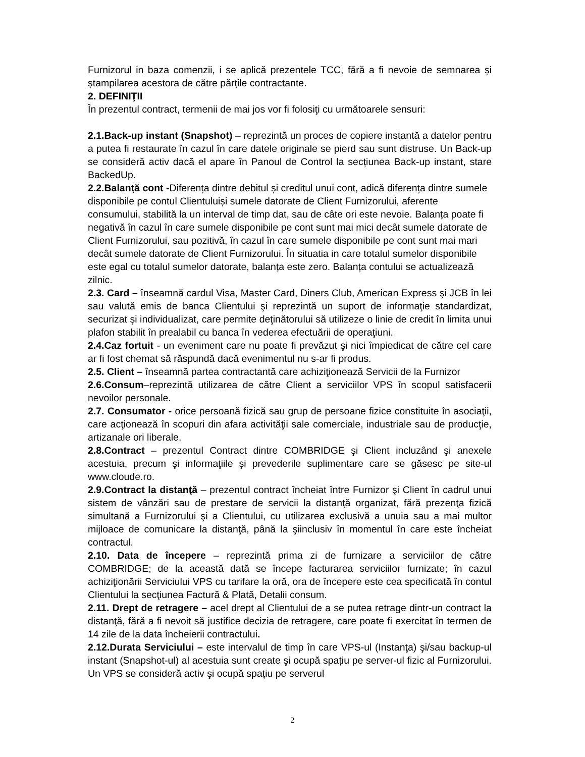Furnizorul in baza comenzii, i se aplică prezentele TCC, fără a fi nevoie de semnarea și ștampilarea acestora de către părțile contractante.
2. DEFINIŢII
În prezentul contract, termenii de mai jos vor fi folosiţi cu următoarele sensuri:
2.1.Back-up instant (Snapshot) – reprezintă un proces de copiere instantă a datelor pentru a putea fi restaurate în cazul în care datele originale se pierd sau sunt distruse. Un Back-up se consideră activ dacă el apare în Panoul de Control la secțiunea Back-up instant, stare BackedUp.
2.2.Balanţă cont -Diferența dintre debitul și creditul unui cont, adică diferența dintre sumele disponibile pe contul Clientuluiși sumele datorate de Client Furnizorului, aferente consumului, stabilită la un interval de timp dat, sau de câte ori este nevoie. Balanța poate fi negativă în cazul în care sumele disponibile pe cont sunt mai mici decât sumele datorate de Client Furnizorului, sau pozitivă, în cazul în care sumele disponibile pe cont sunt mai mari decât sumele datorate de Client Furnizorului. În situatia in care totalul sumelor disponibile este egal cu totalul sumelor datorate, balanța este zero. Balanța contului se actualizează zilnic.
2.3. Card – înseamnă cardul Visa, Master Card, Diners Club, American Express şi JCB în lei sau valută emis de banca Clientului şi reprezintă un suport de informaţie standardizat, securizat şi individualizat, care permite deţinătorului să utilizeze o linie de credit în limita unui plafon stabilit în prealabil cu banca în vederea efectuării de operaţiuni.
2.4.Caz fortuit - un eveniment care nu poate fi prevăzut şi nici împiedicat de către cel care ar fi fost chemat să răspundă dacă evenimentul nu s-ar fi produs.
2.5. Client – înseamnă partea contractantă care achiziţionează Servicii de la Furnizor
2.6.Consum–reprezintă utilizarea de către Client a serviciilor VPS în scopul satisfacerii nevoilor personale.
2.7. Consumator - orice persoană fizică sau grup de persoane fizice constituite în asociaţii, care acţionează în scopuri din afara activităţii sale comerciale, industriale sau de producţie, artizanale ori liberale.
2.8.Contract – prezentul Contract dintre COMBRIDGE şi Client incluzând şi anexele acestuia, precum şi informaţiile şi prevederile suplimentare care se găsesc pe site-ul www.cloude.ro.
2.9.Contract la distanţă – prezentul contract încheiat între Furnizor şi Client în cadrul unui sistem de vânzări sau de prestare de servicii la distanţă organizat, fără prezenţa fizică simultană a Furnizorului şi a Clientului, cu utilizarea exclusivă a unuia sau a mai multor mijloace de comunicare la distanţă, până la şiinclusiv în momentul în care este încheiat contractul.
2.10. Data de începere – reprezintă prima zi de furnizare a serviciilor de către COMBRIDGE; de la această dată se începe facturarea serviciilor furnizate; în cazul achiziţionării Serviciului VPS cu tarifare la oră, ora de începere este cea specificată în contul Clientului la secţiunea Factură & Plată, Detalii consum.
2.11. Drept de retragere – acel drept al Clientului de a se putea retrage dintr-un contract la distanţă, fără a fi nevoit să justifice decizia de retragere, care poate fi exercitat în termen de 14 zile de la data încheierii contractului.
2.12.Durata Serviciului – este intervalul de timp în care VPS-ul (Instanţa) şi/sau backup-ul instant (Snapshot-ul) al acestuia sunt create şi ocupă spațiu pe server-ul fizic al Furnizorului. Un VPS se consideră activ şi ocupă spațiu pe serverul
2